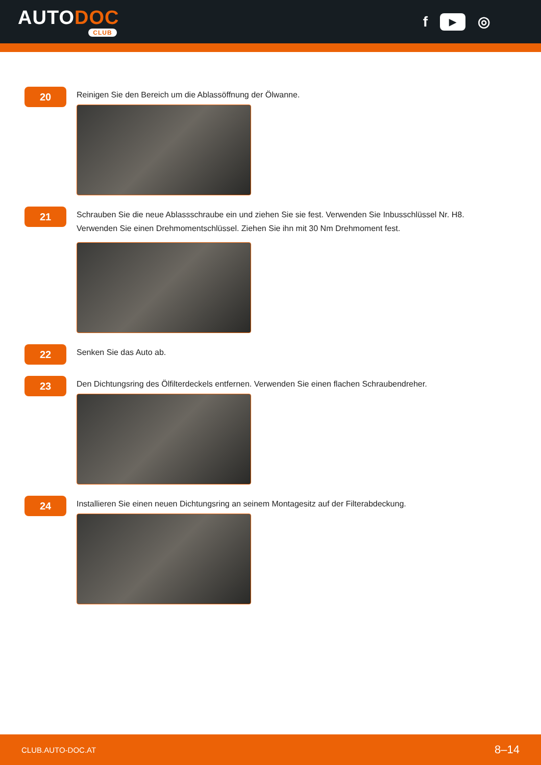AUTODOC
CLUB
f ▶ ◎
20
Reinigen Sie den Bereich um die Ablassöffnung der Ölwanne.
21
Schrauben Sie die neue Ablassschraube ein und ziehen Sie sie fest. Verwenden Sie Inbusschlüssel Nr. H8.
Verwenden Sie einen Drehmomentschlüssel. Ziehen Sie ihn mit 30 Nm Drehmoment fest.
22
Senken Sie das Auto ab.
23
Den Dichtungsring des Ölfilterdeckels entfernen. Verwenden Sie einen flachen Schraubendreher.
24
Installieren Sie einen neuen Dichtungsring an seinem Montagesitz auf der Filterabdeckung.
CLUB.AUTO-DOC.AT 8–14